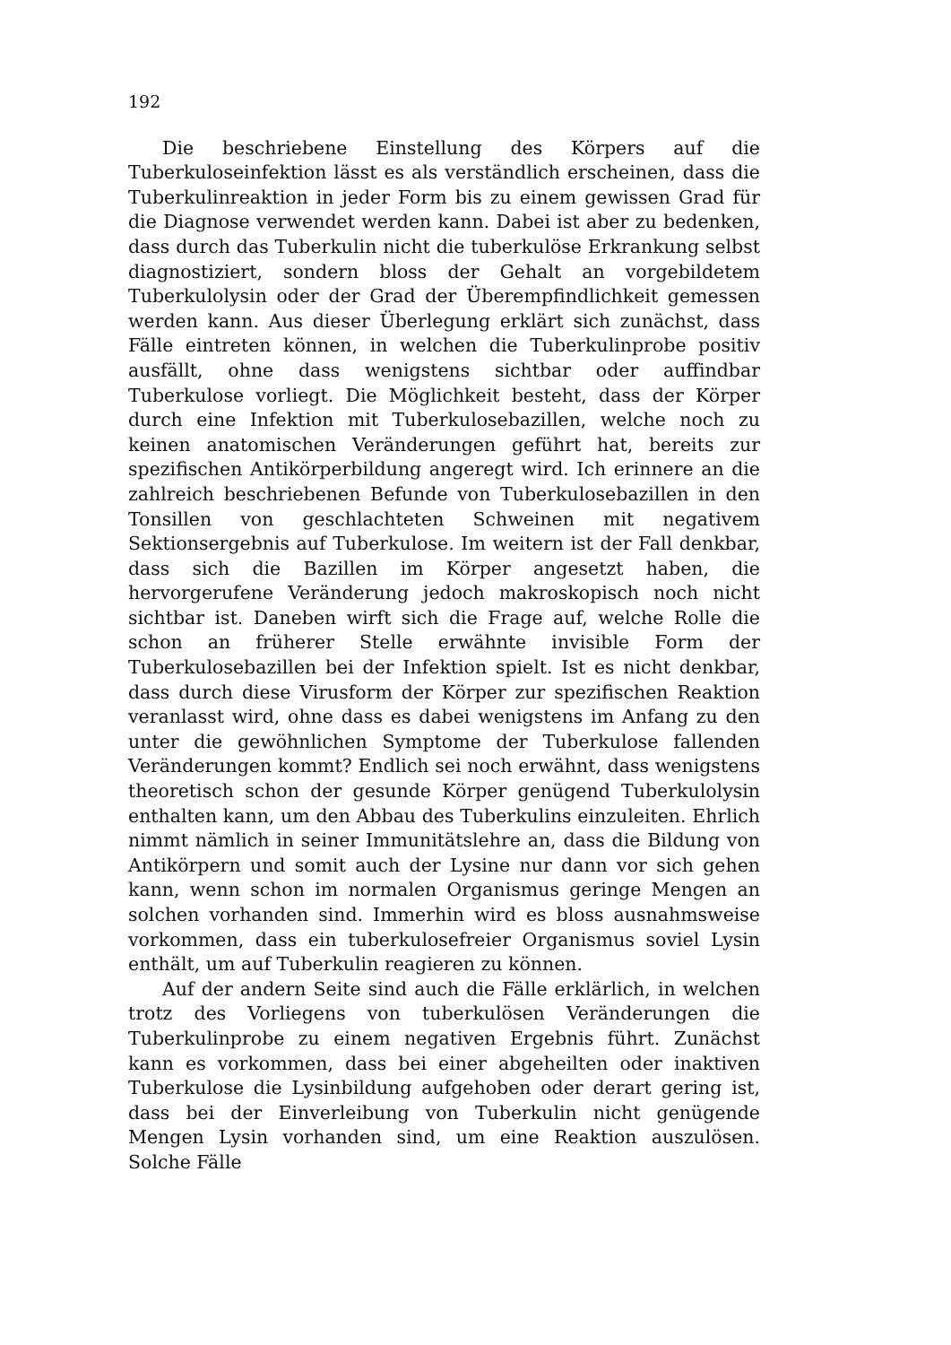192
Die beschriebene Einstellung des Körpers auf die Tuberkuloseinfektion lässt es als verständlich erscheinen, dass die Tuberkulinreaktion in jeder Form bis zu einem gewissen Grad für die Diagnose verwendet werden kann. Dabei ist aber zu bedenken, dass durch das Tuberkulin nicht die tuberkulöse Erkrankung selbst diagnostiziert, sondern bloss der Gehalt an vorgebildetem Tuberkulolysin oder der Grad der Überempfindlichkeit gemessen werden kann. Aus dieser Überlegung erklärt sich zunächst, dass Fälle eintreten können, in welchen die Tuberkulinprobe positiv ausfällt, ohne dass wenigstens sichtbar oder auffindbar Tuberkulose vorliegt. Die Möglichkeit besteht, dass der Körper durch eine Infektion mit Tuberkulosebazillen, welche noch zu keinen anatomischen Veränderungen geführt hat, bereits zur spezifischen Antikörperbildung angeregt wird. Ich erinnere an die zahlreich beschriebenen Befunde von Tuberkulosebazillen in den Tonsillen von geschlachteten Schweinen mit negativem Sektionsergebnis auf Tuberkulose. Im weitern ist der Fall denkbar, dass sich die Bazillen im Körper angesetzt haben, die hervorgerufene Veränderung jedoch makroskopisch noch nicht sichtbar ist. Daneben wirft sich die Frage auf, welche Rolle die schon an früherer Stelle erwähnte invisible Form der Tuberkulosebazillen bei der Infektion spielt. Ist es nicht denkbar, dass durch diese Virusform der Körper zur spezifischen Reaktion veranlasst wird, ohne dass es dabei wenigstens im Anfang zu den unter die gewöhnlichen Symptome der Tuberkulose fallenden Veränderungen kommt? Endlich sei noch erwähnt, dass wenigstens theoretisch schon der gesunde Körper genügend Tuberkulolysin enthalten kann, um den Abbau des Tuberkulins einzuleiten. Ehrlich nimmt nämlich in seiner Immunitätslehre an, dass die Bildung von Antikörpern und somit auch der Lysine nur dann vor sich gehen kann, wenn schon im normalen Organismus geringe Mengen an solchen vorhanden sind. Immerhin wird es bloss ausnahmsweise vorkommen, dass ein tuberkulosefreier Organismus soviel Lysin enthält, um auf Tuberkulin reagieren zu können.
Auf der andern Seite sind auch die Fälle erklärlich, in welchen trotz des Vorliegens von tuberkulösen Veränderungen die Tuberkulinprobe zu einem negativen Ergebnis führt. Zunächst kann es vorkommen, dass bei einer abgeheilten oder inaktiven Tuberkulose die Lysinbildung aufgehoben oder derart gering ist, dass bei der Einverleibung von Tuberkulin nicht genügende Mengen Lysin vorhanden sind, um eine Reaktion auszulösen. Solche Fälle